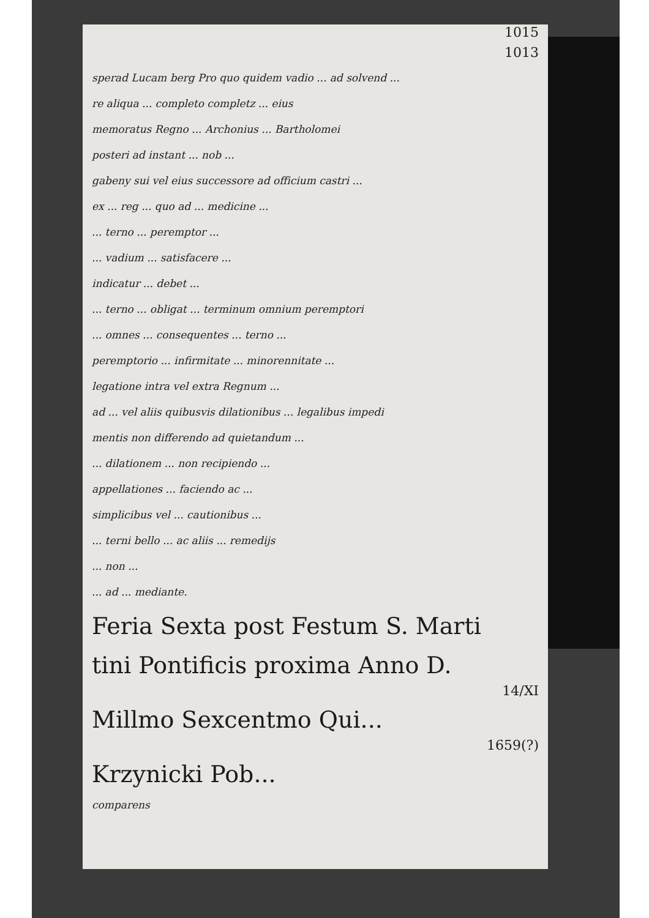1015
1013
sperad Lucam berg Pro quo quidem vadio ... ad solvend ...
re aliqua ... completo completz ... eius
memoratus Regno ... Archonius ... Bartholomei
posteri ad instant ... nob ...
gabeny sui vel eius successore ad officium castri ...
ex ... reg ... quo ad ... medicine ...
... terno ... peremptor ...
... vadium ... satisfacere ...
indicatur ... debet ...
... terno ... obligat ... terminum omnium peremptori
... omnes ... consequentes ... terno ...
peremptorio ... infirmitate ... minorennitate ...
legatione intra vel extra Regnum ...
ad ... vel aliis quibusvis dilationibus ... legalibus impedi
mentis non differendo ad quietandum ...
... dilationem ... non recipiendo ...
appellationes ... faciendo ac ...
simplicibus vel ... cautionibus ...
... terni bello ... ac aliis ... remedijs
... non ...
... ad ... mediante.
Feria Sexta post Festum S. Marti
tini Pontificis proxima Anno D.
14/XI
Millmo Sexcentmo Qui...
1659(?)
Krzynicki Pob...
comparens